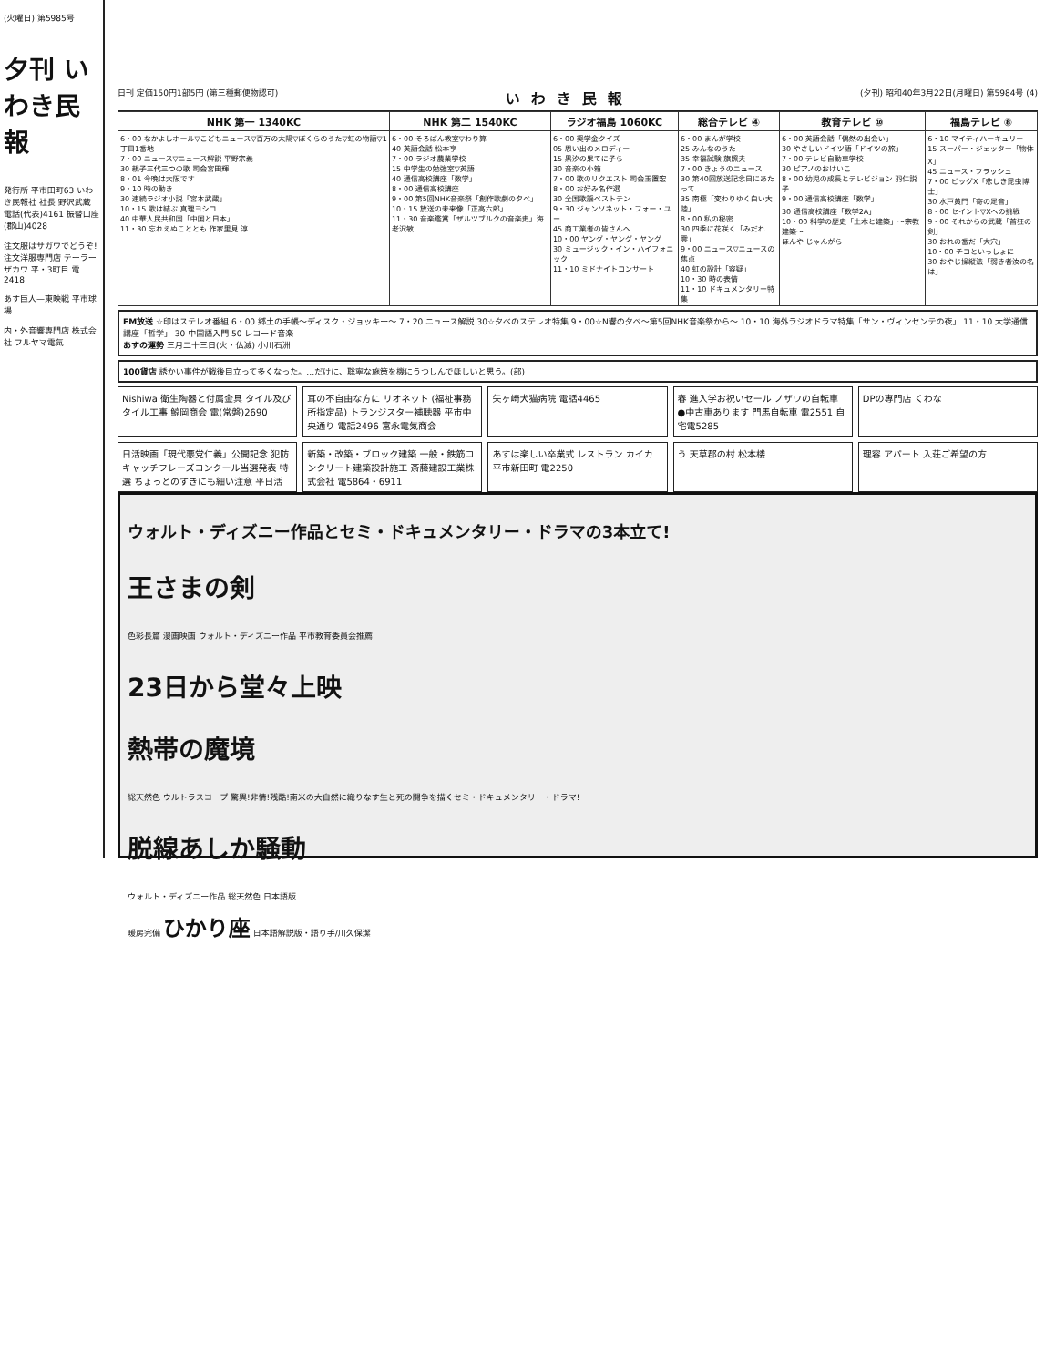(火曜日) 第5985号
夕刊 いわき民報
発行所 平市田町63 いわき民報社 社長 野沢武蔵 電話(代表)4161 振替口座(郡山)4028
注文服はサガワでどうぞ! 注文洋服専門店 テーラー ザカワ 平・3町目 電2418
あす巨人—東映戦 平市球場
内・外音響専門店 株式会社 フルヤマ電気
日刊 定価150円1部5円 (第三種郵便物認可) いわき民報 (夕刊) 昭和40年3月22日(月曜日) 第5984号 (4)
| NHK 第一 1340KC | NHK 第二 1540KC | ラジオ福島 1060KC | 総合テレビ ④ | 教育テレビ ⑩ | 福島テレビ ⑧ |
| --- | --- | --- | --- | --- | --- |
| 6・00 なかよしホール▽こどもニュース▽百万の太陽▽ぼくらのうた▽虹の物語▽1丁目1番地 7・00 ニュース▽ニュース解説 平野宗義 30 親子三代三つの歌 司会宮田輝 8・01 今晩は大阪です 9・10 時の動き 30 連続ラジオ小説「宮本武蔵」 10・15 歌は結ぶ 真理ヨシコ 40 中華人民共和国「中国と日本」 11・30 忘れえぬこととも 作家里見 淳 | 6・00 そろばん教室▽わり算 40 英語会話 松本亨 7・00 ラジオ農業学校 15 中学生の勉強室▽英語 40 通信高校講座「数学」 8・00 通信高校講座 9・00 第5回NHK音楽祭「創作歌劇の夕べ」 10・15 放送の未来像「正高六郎」 11・30 音楽鑑賞「ザルツブルクの音楽史」海老沢敏 | 6・00 奨学金クイズ 05 思い出のメロディー 15 黒汐の果てに子ら 30 音楽の小箱 7・00 歌のリクエスト 司会玉置宏 8・00 お好み名作選 30 全国歌謡ベストテン 9・30 ジャンソネット・フォー・ユー 45 商工業者の皆さんへ 10・00 ヤング・ヤング・ヤング 30 ミュージック・イン・ハイフォニック 11・10 ミドナイトコンサート | 6・00 まんが学校 25 みんなのうた 35 幸福試験 旗照夫 7・00 きょうのニュース 30 第40回放送記念日にあたって 35 南極「変わりゆく白い大陸」 8・00 私の秘密 30 四季に花咲く「みだれ雲」 9・00 ニュース▽ニュースの焦点 40 虹の設計「容疑」 10・30 時の表情 11・10 ドキュメンタリー特集 | 6・00 英語会話「偶然の出会い」 30 やさしいドイツ語「ドイツの旅」 7・00 テレビ自動車学校 30 ピアノのおけいこ 8・00 幼児の成長とテレビジョン 羽仁説子 9・00 通信高校講座「数学」 30 通信高校講座「数学2A」 10・00 科学の歴史「土木と建築」〜宗教建築〜 ほんや じゃんがら | 6・10 マイティハーキュリー 15 スーパー・ジェッター「物体X」 45 ニュース・フラッシュ 7・00 ビッグX「悲しき昆虫博士」 30 水戸黄門「寄の足音」 8・00 セイント▽Xへの挑戦 9・00 それからの武蔵「首狂の剣」 30 おれの番だ「大穴」 10・00 チコといっしょに 30 おやじ操縦法「弱き者汝の名は」 |
FM放送 ☆印はステレオ番組 6・00 郷土の手帳〜ディスク・ジョッキー〜 7・20 ニュース解説 30☆夕べのステレオ特集 9・00☆N響の夕べ〜第5回NHK音楽祭から〜 10・10 海外ラジオドラマ特集「サン・ヴィンセンテの夜」 11・10 大学通信講座「哲学」 30 中国語入門 50 レコード音楽
あすの運勢 三月二十三日(火・仏滅) 小川石洲
100貨店 誘かい事件が戦後目立って多くなった。…だけに、聡寧な施策を機にうつしんでほしいと思う。(部)
Nishiwa 衛生陶器と付属金具 タイル及びタイル工事 鯨岡商会 電(常磐)2690
耳の不自由な方に リオネット (福祉事務所指定品) トランジスター補聴器 平市中央通り 電話2496 富永電気商会
矢ヶ崎犬猫病院 電話4465 春 進入学お祝いセール ノザワの自転車 ●中古車あります 門馬自転車 電2551 自宅電5285
DPの専門店 くわな
日活映画「現代悪党仁義」公開記念 犯防キャッチフレーズコンクール当選発表 特選 ちょっとのすきにも細い注意 平日活
新築・改築・ブロック建築 一般・鉄筋コンクリート建築設計施工 斎藤建設工業株式会社 電5864・6911
あすは楽しい卒業式 レストラン カイカ 平市新田町 電2250
う 天草郡の村 松本楼 理容 アパート 入荘ご希望の方
ウォルト・ディズニー作品とセミ・ドキュメンタリー・ドラマの3本立て!
王さまの剣
色彩長篇 漫画映画 ウォルト・ディズニー作品 平市教育委員会推薦
23日から堂々上映
熱帯の魔境
総天然色 ウルトラスコープ 驚異!非情!残酷!南米の大自然に織りなす生と死の闘争を描くセミ・ドキュメンタリー・ドラマ!
脱線あしか騒動
ウォルト・ディズニー作品 総天然色 日本語版
暖房完備 ひかり座 日本語解説版・語り手/川久保潔